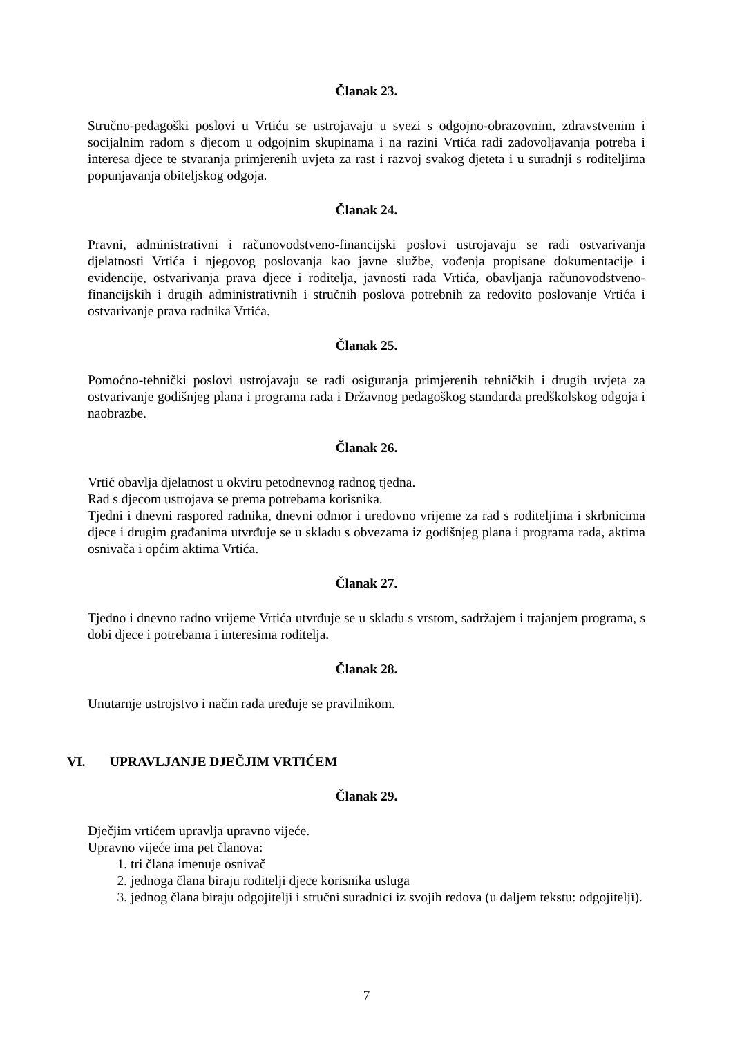Članak 23.
Stručno-pedagoški poslovi u Vrtiću se ustrojavaju u svezi s odgojno-obrazovnim, zdravstvenim i socijalnim radom s djecom u odgojnim skupinama i na razini Vrtića radi zadovoljavanja potreba i interesa djece te stvaranja primjerenih uvjeta za rast i razvoj svakog djeteta i u suradnji s roditeljima popunjavanja obiteljskog odgoja.
Članak 24.
Pravni, administrativni i računovodstveno-financijski poslovi ustrojavaju se radi ostvarivanja djelatnosti Vrtića i njegovog poslovanja kao javne službe, vođenja propisane dokumentacije i evidencije, ostvarivanja prava djece i roditelja, javnosti rada Vrtića, obavljanja računovodstveno-financijskih i drugih administrativnih i stručnih poslova potrebnih za redovito poslovanje Vrtića i ostvarivanje prava radnika Vrtića.
Članak 25.
Pomoćno-tehnički poslovi ustrojavaju se radi osiguranja primjerenih tehničkih i drugih uvjeta za ostvarivanje godišnjeg plana i programa rada i Državnog pedagoškog standarda predškolskog odgoja i naobrazbe.
Članak 26.
Vrtić obavlja djelatnost u okviru petodnevnog radnog tjedna.
Rad s djecom ustrojava se prema potrebama korisnika.
Tjedni i dnevni raspored radnika, dnevni odmor i uredovno vrijeme za rad s roditeljima i skrbnicima djece i drugim građanima utvrđuje se u skladu s obvezama iz godišnjeg plana i programa rada, aktima osnivača i općim aktima Vrtića.
Članak 27.
Tjedno i dnevno radno vrijeme Vrtića utvrđuje se u skladu s vrstom, sadržajem i trajanjem programa, s dobi djece i potrebama i interesima roditelja.
Članak 28.
Unutarnje ustrojstvo i način rada uređuje se pravilnikom.
VI. UPRAVLJANJE DJEČJIM VRTIĆEM
Članak 29.
Dječjim vrtićem upravlja upravno vijeće.
Upravno vijeće ima pet članova:
1. tri člana imenuje osnivač
2. jednoga člana biraju roditelji djece korisnika usluga
3. jednog člana biraju odgojitelji i stručni suradnici iz svojih redova (u daljem tekstu: odgojitelji).
7